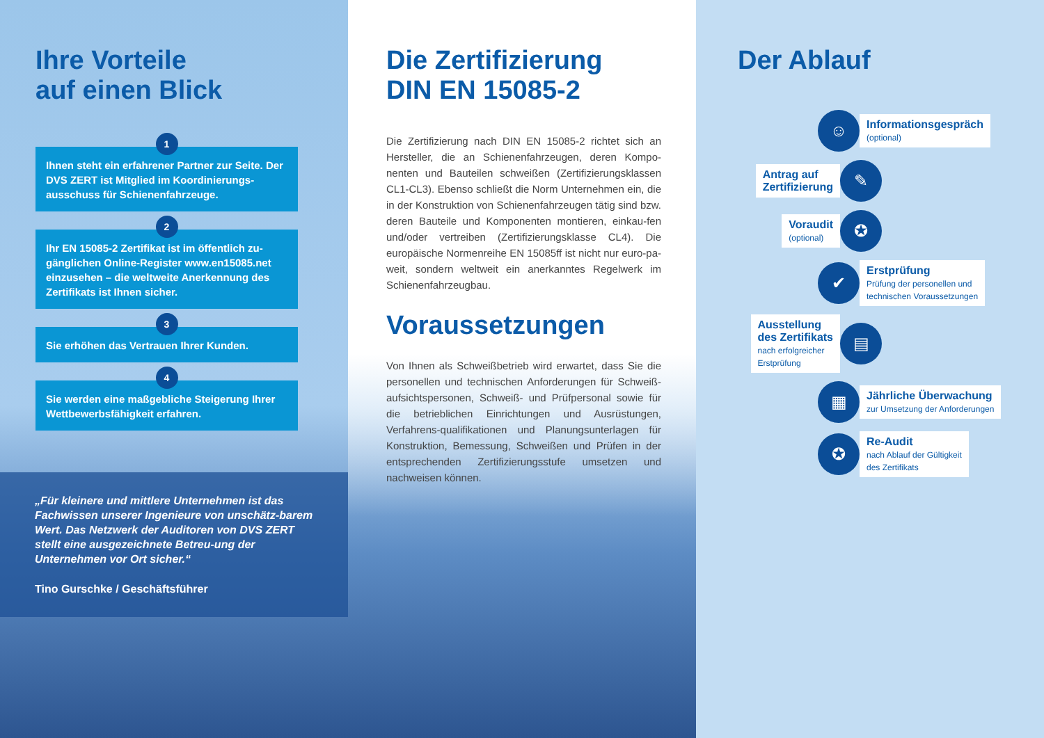Ihre Vorteile
auf einen Blick
1
Ihnen steht ein erfahrener Partner zur Seite. Der DVS ZERT ist Mitglied im Koordinierungs-ausschuss für Schienenfahrzeuge.
2
Ihr EN 15085-2 Zertifikat ist im öffentlich zu-gänglichen Online-Register www.en15085.net einzusehen – die weltweite Anerkennung des Zertifikats ist Ihnen sicher.
3
Sie erhöhen das Vertrauen Ihrer Kunden.
4
Sie werden eine maßgebliche Steigerung Ihrer Wettbewerbsfähigkeit erfahren.
„Für kleinere und mittlere Unternehmen ist das Fachwissen unserer Ingenieure von unschätz-barem Wert. Das Netzwerk der Auditoren von DVS ZERT stellt eine ausgezeichnete Betreu-ung der Unternehmen vor Ort sicher.“Tino Gurschke / Geschäftsführer
Die Zertifizierung
DIN EN 15085-2
Die Zertifizierung nach DIN EN 15085-2 richtet sich an Hersteller, die an Schienenfahrzeugen, deren Kompo-nenten und Bauteilen schweißen (Zertifizierungsklassen CL1-CL3). Ebenso schließt die Norm Unternehmen ein, die in der Konstruktion von Schienenfahrzeugen tätig sind bzw. deren Bauteile und Komponenten montieren, einkau-fen und/oder vertreiben (Zertifizierungsklasse CL4). Die europäische Normenreihe EN 15085ff ist nicht nur euro-pa- weit, sondern weltweit ein anerkanntes Regelwerk im Schienenfahrzeugbau.
Voraussetzungen
Von Ihnen als Schweißbetrieb wird erwartet, dass Sie die personellen und technischen Anforderungen für Schweiß-aufsichtspersonen, Schweiß- und Prüfpersonal sowie für die betrieblichen Einrichtungen und Ausrüstungen, Verfahrens-qualifikationen und Planungsunterlagen für Konstruktion, Bemessung, Schweißen und Prüfen in der entsprechenden Zertifizierungsstufe umsetzen und nachweisen können.
Der Ablauf
☺
Informationsgespräch
(optional)
Antrag auf
Zertifizierung
✎
Voraudit
(optional)
✪
✔
Erstprüfung
Prüfung der personellen und
technischen Voraussetzungen
Ausstellung
des Zertifikats
nach erfolgreicher
Erstprüfung
▤
▦
Jährliche Überwachung
zur Umsetzung der Anforderungen
✪
Re-Audit
nach Ablauf der Gültigkeit
des Zertifikats